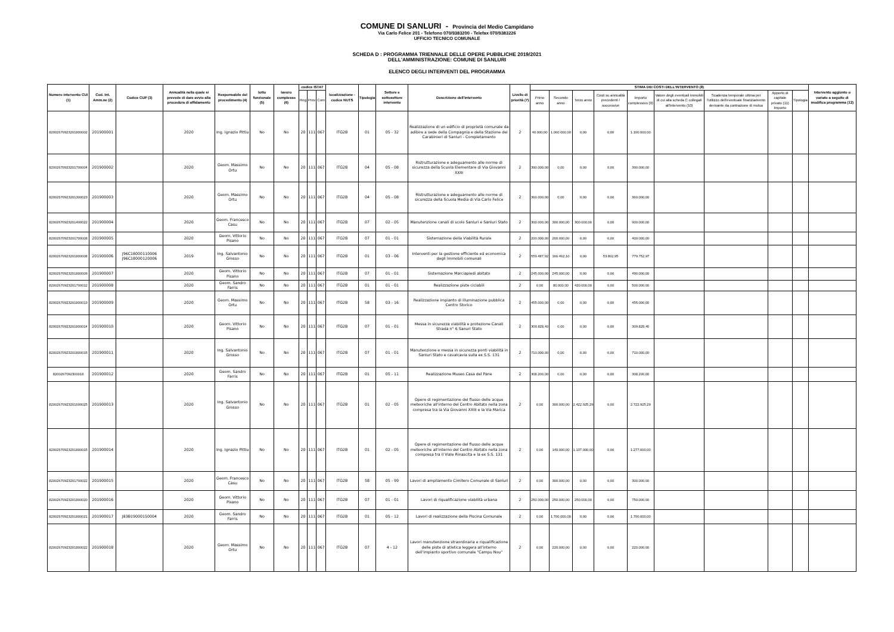COMUNE DI SANLURI - Provincia del Medio Campidano
Via Carlo Felice 201 - Telefono 070/9383200 - Telefax 070/9383226
UFFICIO TECNICO COMUNALE
SCHEDA D : PROGRAMMA TRIENNALE DELLE OPERE PUBBLICHE 2019/2021
DELL'AMMINISTRAZIONE: COMUNE DI SANLURI
ELENCO DEGLI INTERVENTI DEL PROGRAMMA
| Numero intervento CUI (1) | Cod. Int. Amm.ne (2) | Codice CUP (3) | Annualità nella quale si prevede di dare avvio alla procedura di affidamento | Responsabile del procedimento (4) | lotto funzionale (5) | lavoro complesso (6) | codice ISTAT | | | localizzazione - codice NUTS | Tipologia | Settore e sottosettore intervento | Descrizione dell'intervento | Livello di priorità (7) | STIMA DEI COSTI DELL'INTERVENTO (8) | | | | | | | | | Intervento aggiunto o variato a seguito di modifica programma (12) |
| --- | --- | --- | --- | --- | --- | --- | --- | --- | --- | --- | --- | --- | --- | --- | --- | --- | --- | --- | --- | --- | --- | --- | --- | --- |
| | | | | | | | Reg | Prov | Com | | | | | | Primo anno | Secondo anno | Terzo anno | Costi su annualità precedenti / successive | Importo complessivo (9) | Valore degli eventuali immobili di cui alla scheda C collegati all'intervento (10) | Scadenza temporale ultima per l'utilizzo dell'eventuale finanziamento derivante da contrazione di mutuo | Apporto di capitale privato (11) Importo | Tipologia | |
| 82002670923201800002 | 201900001 | | 2020 | Ing. Ignazio Pittiu | No | No | 20 | 111 | 067 | ITG2B | 01 | 05 - 32 | Realizzazione di un edificio di proprietà comunale da adibire a sede della Compagnia e della Stazione dei Carabinieri di Sanluri - Completamento | 2 | 40.000,00 | 1.060.000,00 | 0,00 | 0,00 | 1.100.000,00 | | | | | |
| 82002670923201700004 | 201900002 | | 2020 | Geom. Massimo Ortu | No | No | 20 | 111 | 067 | ITG2B | 04 | 05 - 08 | Ristrutturazione e adeguamento alle norme di sicurezza della Scuola Elementare di Via Giovanni XXIII | 2 | 390.000,00 | 0,00 | 0,00 | 0,00 | 390.000,00 | | | | | |
| 82002670923201300023 | 201900003 | | 2020 | Geom. Massimo Ortu | No | No | 20 | 111 | 067 | ITG2B | 04 | 05 - 08 | Ristrutturazione e adeguamento alle norme di sicurezza della Scuola Media di Via Carlo Felice | 2 | 360.000,00 | 0,00 | 0,00 | 0,00 | 360.000,00 | | | | | |
| 82002670923201400022 | 201900004 | | 2020 | Geom. Francesco Casu | No | No | 20 | 111 | 067 | ITG2B | 07 | 02 - 05 | Manutenzione canali di scolo Sanluri e Sanluri Stato | 2 | 300.000,00 | 300.000,00 | 300.000,00 | 0,00 | 900.000,00 | | | | | |
| 82002670923201700008 | 201900005 | | 2020 | Geom. Vittorio Pisano | No | No | 20 | 111 | 067 | ITG2B | 07 | 01 - 01 | Sistemazione della Viabilità Rurale | 2 | 200.000,00 | 200.000,00 | 0,00 | 0,00 | 400.000,00 | | | | | |
| 82002670923201800008 | 201900006 | J96C18000110006 J96C18000120006 | 2019 | Ing. Salvantonio Grosso | No | No | 20 | 111 | 067 | ITG2B | 01 | 03 - 06 | Interventi per la gestione efficiente ed economica degli immobili comunali | 2 | 559.487,92 | 166.462,10 | 0,00 | 53.802,95 | 779.752,97 | | | | | |
| 82002670923201800009 | 201900007 | | 2020 | Geom. Vittorio Pisano | No | No | 20 | 111 | 067 | ITG2B | 07 | 01 - 01 | Sistemazione Marciapiedi abitato | 2 | 245.000,00 | 245.000,00 | 0,00 | 0,00 | 490.000,00 | | | | | |
| 82002670923201700012 | 201900008 | | 2020 | Geom. Sandro Farris | No | No | 20 | 111 | 067 | ITG2B | 01 | 01 - 01 | Realizzazione piste ciclabili | 2 | 0,00 | 80.000,00 | 420.000,00 | 0,00 | 500.000,00 | | | | | |
| 82002670923201800013 | 201900009 | | 2020 | Geom. Massimo Ortu | No | No | 20 | 111 | 067 | ITG2B | 58 | 03 - 16 | Realizzazione impianto di illuminazione pubblica Centro Storico | 2 | 455.000,00 | 0,00 | 0,00 | 0,00 | 455.000,00 | | | | | |
| 82002670923201800014 | 201900010 | | 2020 | Geom. Vittorio Pisano | No | No | 20 | 111 | 067 | ITG2B | 07 | 01 - 01 | Messa in sicurezza viabilità e protezione Canali Strada n° 6 Sanuri Stato | 2 | 309.828,40 | 0,00 | 0,00 | 0,00 | 309.828,40 | | | | | |
| 82002670923201800015 | 201900011 | | 2020 | Ing. Salvantonio Grosso | No | No | 20 | 111 | 067 | ITG2B | 07 | 01 - 01 | Manutenzione e messa in sicurezza ponti viabilità in Sanluri Stato e cavalcavia sulla ex S.S. 131 | 2 | 710.000,00 | 0,00 | 0,00 | 0,00 | 710.000,00 | | | | | |
| 8200267092300018 | 201900012 | | 2020 | Geom. Sandro Farris | No | No | 20 | 111 | 067 | ITG2B | 01 | 05 - 11 | Realizzazione Museo Casa del Pane | 2 | 308.200,00 | 0,00 | 0,00 | 0,00 | 308.200,00 | | | | | |
| 82002670923201600025 | 201900013 | | 2020 | Ing. Salvantonio Grosso | No | No | 20 | 111 | 067 | ITG2B | 01 | 02 - 05 | Opere di regimentazione del flusso delle acque meteoriche all'interno del Centro Abitato nella zona compresa tra la Via Giovanni XXIII e la Via Marica | 2 | 0,00 | 300.000,00 | 2.422.925,29 | 0,00 | 2.722.925,29 | | | | | |
| 82002670923201800015 | 201900014 | | 2020 | Ing. Ignazio Pittiu | No | No | 20 | 111 | 067 | ITG2B | 01 | 02 - 05 | Opere di regimentazione del flusso delle acque meteoriche all'interno del Centro Abitato nella zona compresa tra il Viale Rinascita e la ex S.S. 131 | 2 | 0,00 | 140.000,00 | 1.137.000,00 | 0,00 | 1.277.000,00 | | | | | |
| 82002670923201700022 | 201900015 | | 2020 | Geom. Francesco Casu | No | No | 20 | 111 | 067 | ITG2B | 58 | 05 - 99 | Lavori di ampliamento Cimitero Comunale di Sanluri | 2 | 0,00 | 300.000,00 | 0,00 | 0,00 | 300.000,00 | | | | | |
| 82002670923201800020 | 201900016 | | 2020 | Geom. Vittorio Pisano | No | No | 20 | 111 | 067 | ITG2B | 07 | 01 - 01 | Lavori di riqualificazione viabilità urbana | 2 | 250.000,00 | 250.000,00 | 250.000,00 | 0,00 | 750.000,00 | | | | | |
| 82002670923201800021 | 201900017 | J83B19000150004 | 2020 | Geom. Sandro Farris | No | No | 20 | 111 | 067 | ITG2B | 01 | 05 - 12 | Lavori di realizzazione della Piscina Comunale | 2 | 0,00 | 1.700.000,00 | 0,00 | 0,00 | 1.700.000,00 | | | | | |
| 82002670923201800022 | 201900018 | | 2020 | Geom. Massimo Ortu | No | No | 20 | 111 | 067 | ITG2B | 07 | 4 - 12 | Lavori manutenzione straordinaria e riqualificazione delle piste di atletica leggera all'interno dell'impianto sportivo comunale "Campu Nou" | 2 | 0,00 | 220.000,00 | 0,00 | 0,00 | 220.000,00 | | | | | |